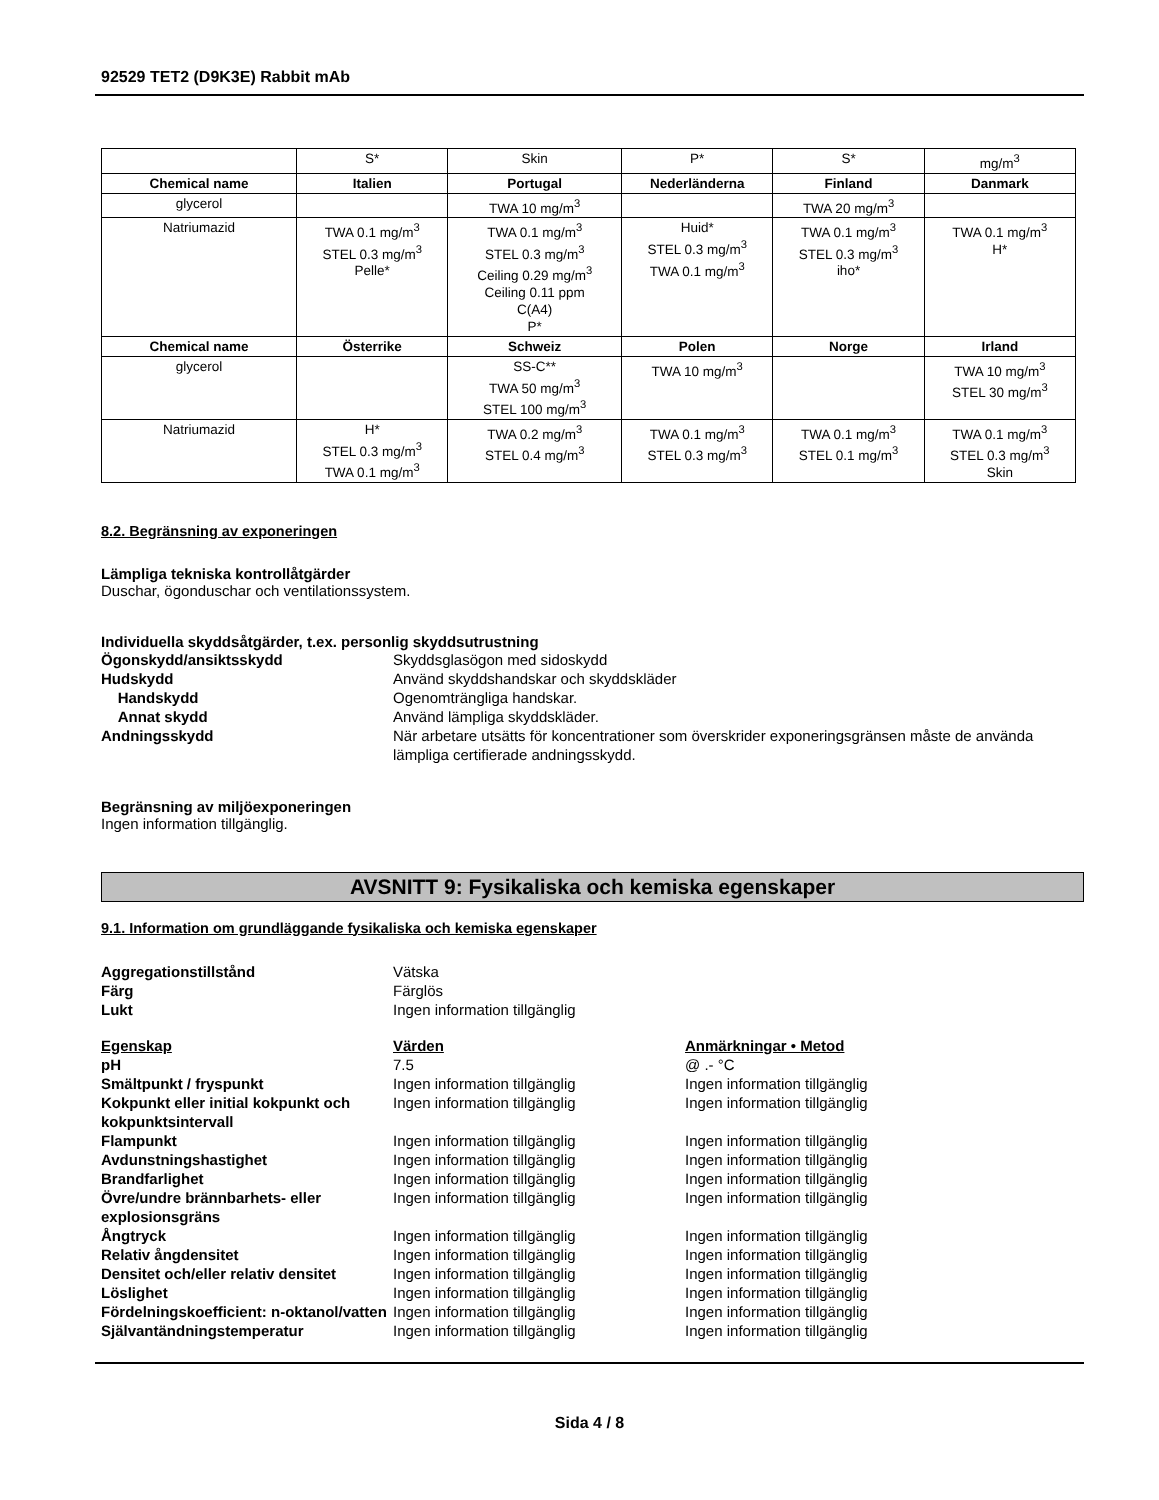92529 TET2 (D9K3E) Rabbit mAb
| | S* | Skin | P* | S* | mg/m<sup>3</sup> |
| Chemical name | Italien | Portugal | Nederländerna | Finland | Danmark |
| glycerol | | TWA 10 mg/m<sup>3</sup> | | TWA 20 mg/m<sup>3</sup> | |
| Natriumazid | TWA 0.1 mg/m<sup>3</sup> STEL 0.3 mg/m<sup>3</sup> Pelle* | TWA 0.1 mg/m<sup>3</sup> STEL 0.3 mg/m<sup>3</sup> Ceiling 0.29 mg/m<sup>3</sup> Ceiling 0.11 ppm C(A4) P* | Huid* STEL 0.3 mg/m<sup>3</sup> TWA 0.1 mg/m<sup>3</sup> | TWA 0.1 mg/m<sup>3</sup> STEL 0.3 mg/m<sup>3</sup> iho* | TWA 0.1 mg/m<sup>3</sup> H* |
| Chemical name | Österrike | Schweiz | Polen | Norge | Irland |
| glycerol | | SS-C** TWA 50 mg/m<sup>3</sup> STEL 100 mg/m<sup>3</sup> | TWA 10 mg/m<sup>3</sup> | | TWA 10 mg/m<sup>3</sup> STEL 30 mg/m<sup>3</sup> |
| Natriumazid | H* STEL 0.3 mg/m<sup>3</sup> TWA 0.1 mg/m<sup>3</sup> | TWA 0.2 mg/m<sup>3</sup> STEL 0.4 mg/m<sup>3</sup> | TWA 0.1 mg/m<sup>3</sup> STEL 0.3 mg/m<sup>3</sup> | TWA 0.1 mg/m<sup>3</sup> STEL 0.1 mg/m<sup>3</sup> | TWA 0.1 mg/m<sup>3</sup> STEL 0.3 mg/m<sup>3</sup> Skin |
8.2. Begränsning av exponeringen
Lämpliga tekniska kontrollåtgärder
Duschar, ögonduschar och ventilationssystem.
Individuella skyddsåtgärder, t.ex. personlig skyddsutrustning
Ögonskydd/ansiktsskydd Skyddsglasögon med sidoskydd
Hudskydd Använd skyddshandskar och skyddskläder
Handskydd Ogenomträngliga handskar.
Annat skydd Använd lämpliga skyddskläder.
Andningsskydd När arbetare utsätts för koncentrationer som överskrider exponeringsgränsen måste de använda lämpliga certifierade andningsskydd.
Begränsning av miljöexponeringen
Ingen information tillgänglig.
AVSNITT 9: Fysikaliska och kemiska egenskaper
9.1. Information om grundläggande fysikaliska och kemiska egenskaper
Aggregationstillstånd Vätska
Färg Färglös
Lukt Ingen information tillgänglig
Egenskap Värden Anmärkningar • Metod
pH 7.5 @ .- °C
Smältpunkt / fryspunkt Ingen information tillgänglig Ingen information tillgänglig
Kokpunkt eller initial kokpunkt och kokpunktsintervall Ingen information tillgänglig Ingen information tillgänglig
Flampunkt Ingen information tillgänglig Ingen information tillgänglig
Avdunstningshastighet Ingen information tillgänglig Ingen information tillgänglig
Brandfarlighet Ingen information tillgänglig Ingen information tillgänglig
Övre/undre brännbarhets- eller explosionsgräns Ingen information tillgänglig Ingen information tillgänglig
Ångtryck Ingen information tillgänglig Ingen information tillgänglig
Relativ ångdensitet Ingen information tillgänglig Ingen information tillgänglig
Densitet och/eller relativ densitet Ingen information tillgänglig Ingen information tillgänglig
Löslighet Ingen information tillgänglig Ingen information tillgänglig
Fördelningskoefficient: n-oktanol/vatten Ingen information tillgänglig Ingen information tillgänglig
Självantändningstemperatur Ingen information tillgänglig Ingen information tillgänglig
Sida 4 / 8